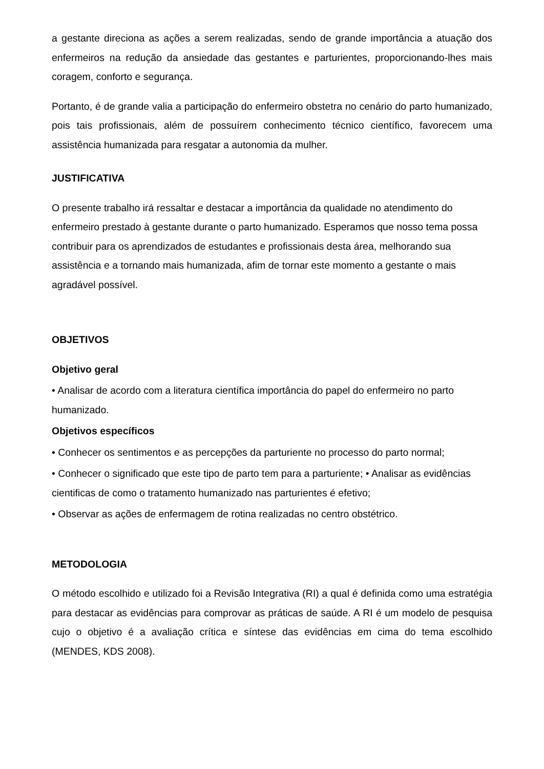a gestante direciona as ações a serem realizadas, sendo de grande importância a atuação dos enfermeiros na redução da ansiedade das gestantes e parturientes, proporcionando-lhes mais coragem, conforto e segurança.
Portanto, é de grande valia a participação do enfermeiro obstetra no cenário do parto humanizado, pois tais profissionais, além de possuírem conhecimento técnico científico, favorecem uma assistência humanizada para resgatar a autonomia da mulher.
JUSTIFICATIVA
O presente trabalho irá ressaltar e destacar a importância da qualidade no atendimento do enfermeiro prestado à gestante durante o parto humanizado. Esperamos que nosso tema possa contribuir para os aprendizados de estudantes e profissionais desta área, melhorando sua assistência e a tornando mais humanizada, afim de tornar este momento a gestante o mais agradável possível.
OBJETIVOS
Objetivo geral
• Analisar de acordo com a literatura científica importância do papel do enfermeiro no parto humanizado.
Objetivos específicos
• Conhecer os sentimentos e as percepções da parturiente no processo do parto normal;
• Conhecer o significado que este tipo de parto tem para a parturiente; • Analisar as evidências cientificas de como o tratamento humanizado nas parturientes é efetivo;
• Observar as ações de enfermagem de rotina realizadas no centro obstétrico.
METODOLOGIA
O método escolhido e utilizado foi a Revisão Integrativa (RI) a qual é definida como uma estratégia para destacar as evidências para comprovar as práticas de saúde. A RI é um modelo de pesquisa cujo o objetivo é a avaliação crítica e síntese das evidências em cima do tema escolhido (MENDES, KDS 2008).